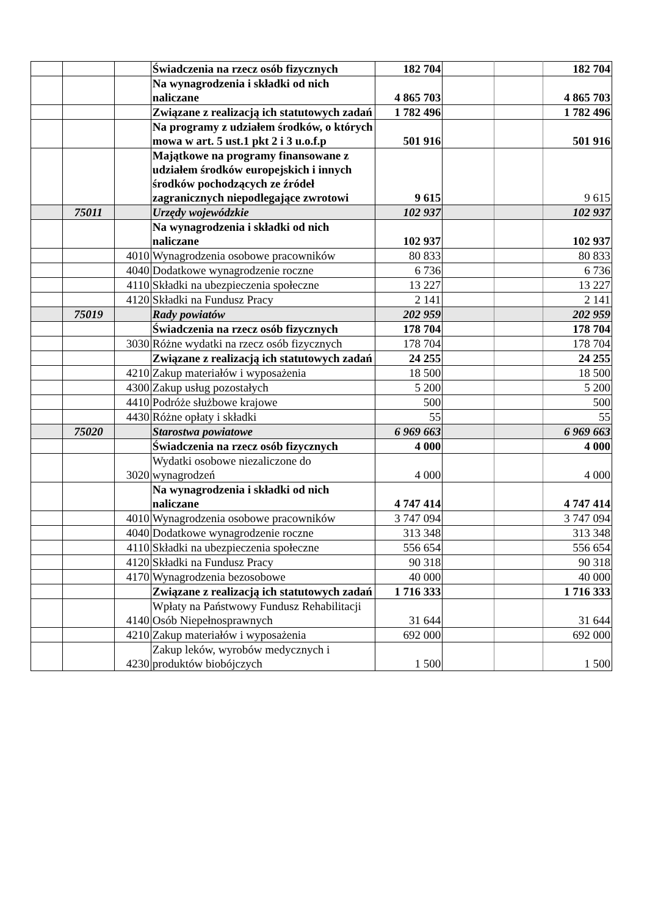| | | | Świadczenia na rzecz osób fizycznych | 182 704 | | | 182 704 |
| | | | Na wynagrodzenia i składki od nich naliczane | 4 865 703 | | | 4 865 703 |
| | | | Związane z realizacją ich statutowych zadań | 1 782 496 | | | 1 782 496 |
| | | | Na programy z udziałem środków, o których mowa w art. 5 ust.1 pkt 2 i 3 u.o.f.p | 501 916 | | | 501 916 |
| | | | Majątkowe na programy finansowane z udziałem środków europejskich i innych środków pochodzących ze źródeł zagranicznych niepodlegające zwrotowi | 9 615 | | | 9 615 |
| | 75011 | | Urzędy wojewódzkie | 102 937 | | | 102 937 |
| | | | Na wynagrodzenia i składki od nich naliczane | 102 937 | | | 102 937 |
| | | 4010 | Wynagrodzenia osobowe pracowników | 80 833 | | | 80 833 |
| | | 4040 | Dodatkowe wynagrodzenie roczne | 6 736 | | | 6 736 |
| | | 4110 | Składki na ubezpieczenia społeczne | 13 227 | | | 13 227 |
| | | 4120 | Składki na Fundusz Pracy | 2 141 | | | 2 141 |
| | 75019 | | Rady powiatów | 202 959 | | | 202 959 |
| | | | Świadczenia na rzecz osób fizycznych | 178 704 | | | 178 704 |
| | | 3030 | Różne wydatki na rzecz osób fizycznych | 178 704 | | | 178 704 |
| | | | Związane z realizacją ich statutowych zadań | 24 255 | | | 24 255 |
| | | 4210 | Zakup materiałów i wyposażenia | 18 500 | | | 18 500 |
| | | 4300 | Zakup usług pozostałych | 5 200 | | | 5 200 |
| | | 4410 | Podróże służbowe krajowe | 500 | | | 500 |
| | | 4430 | Różne opłaty i składki | 55 | | | 55 |
| | 75020 | | Starostwa powiatowe | 6 969 663 | | | 6 969 663 |
| | | | Świadczenia na rzecz osób fizycznych | 4 000 | | | 4 000 |
| | | 3020 | Wydatki osobowe niezaliczone do wynagrodzeń | 4 000 | | | 4 000 |
| | | | Na wynagrodzenia i składki od nich naliczane | 4 747 414 | | | 4 747 414 |
| | | 4010 | Wynagrodzenia osobowe pracowników | 3 747 094 | | | 3 747 094 |
| | | 4040 | Dodatkowe wynagrodzenie roczne | 313 348 | | | 313 348 |
| | | 4110 | Składki na ubezpieczenia społeczne | 556 654 | | | 556 654 |
| | | 4120 | Składki na Fundusz Pracy | 90 318 | | | 90 318 |
| | | 4170 | Wynagrodzenia bezosobowe | 40 000 | | | 40 000 |
| | | | Związane z realizacją ich statutowych zadań | 1 716 333 | | | 1 716 333 |
| | | 4140 | Wpłaty na Państwowy Fundusz Rehabilitacji Osób Niepełnosprawnych | 31 644 | | | 31 644 |
| | | 4210 | Zakup materiałów i wyposażenia | 692 000 | | | 692 000 |
| | | 4230 | Zakup leków, wyrobów medycznych i produktów biobójczych | 1 500 | | | 1 500 |